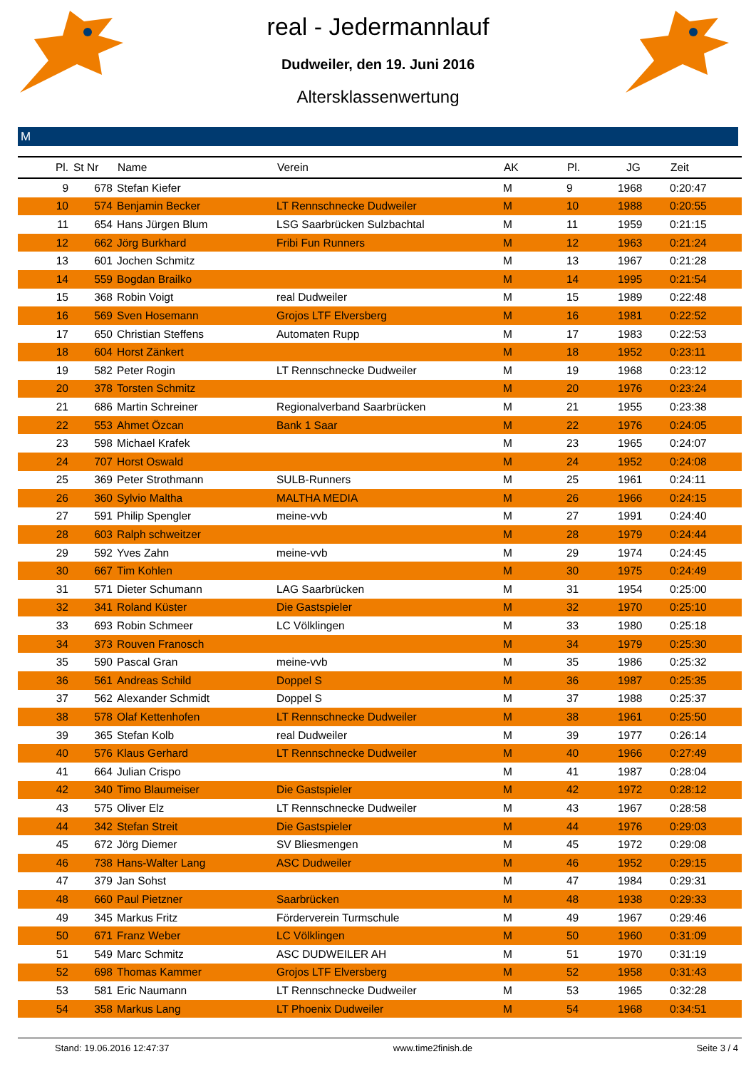real - Jedermannlauf
Dudweiler, den 19. Juni 2016
Altersklassenwertung
M
| Pl. | St Nr | Name | Verein | AK | Pl. | JG | Zeit |
| --- | --- | --- | --- | --- | --- | --- | --- |
| 9 | 678 | Stefan Kiefer | | M | 9 | 1968 | 0:20:47 |
| 10 | 574 | Benjamin Becker | LT Rennschnecke Dudweiler | M | 10 | 1988 | 0:20:55 |
| 11 | 654 | Hans Jürgen Blum | LSG Saarbrücken Sulzbachtal | M | 11 | 1959 | 0:21:15 |
| 12 | 662 | Jörg Burkhard | Fribi Fun Runners | M | 12 | 1963 | 0:21:24 |
| 13 | 601 | Jochen Schmitz | | M | 13 | 1967 | 0:21:28 |
| 14 | 559 | Bogdan Brailko | | M | 14 | 1995 | 0:21:54 |
| 15 | 368 | Robin Voigt | real Dudweiler | M | 15 | 1989 | 0:22:48 |
| 16 | 569 | Sven Hosemann | Grojos LTF Elversberg | M | 16 | 1981 | 0:22:52 |
| 17 | 650 | Christian Steffens | Automaten Rupp | M | 17 | 1983 | 0:22:53 |
| 18 | 604 | Horst Zänkert | | M | 18 | 1952 | 0:23:11 |
| 19 | 582 | Peter Rogin | LT Rennschnecke Dudweiler | M | 19 | 1968 | 0:23:12 |
| 20 | 378 | Torsten Schmitz | | M | 20 | 1976 | 0:23:24 |
| 21 | 686 | Martin Schreiner | Regionalverband Saarbrücken | M | 21 | 1955 | 0:23:38 |
| 22 | 553 | Ahmet Özcan | Bank 1 Saar | M | 22 | 1976 | 0:24:05 |
| 23 | 598 | Michael Krafek | | M | 23 | 1965 | 0:24:07 |
| 24 | 707 | Horst Oswald | | M | 24 | 1952 | 0:24:08 |
| 25 | 369 | Peter Strothmann | SULB-Runners | M | 25 | 1961 | 0:24:11 |
| 26 | 360 | Sylvio Maltha | MALTHA MEDIA | M | 26 | 1966 | 0:24:15 |
| 27 | 591 | Philip Spengler | meine-vvb | M | 27 | 1991 | 0:24:40 |
| 28 | 603 | Ralph schweitzer | | M | 28 | 1979 | 0:24:44 |
| 29 | 592 | Yves Zahn | meine-vvb | M | 29 | 1974 | 0:24:45 |
| 30 | 667 | Tim Kohlen | | M | 30 | 1975 | 0:24:49 |
| 31 | 571 | Dieter Schumann | LAG Saarbrücken | M | 31 | 1954 | 0:25:00 |
| 32 | 341 | Roland Küster | Die Gastspieler | M | 32 | 1970 | 0:25:10 |
| 33 | 693 | Robin Schmeer | LC Völklingen | M | 33 | 1980 | 0:25:18 |
| 34 | 373 | Rouven Franosch | | M | 34 | 1979 | 0:25:30 |
| 35 | 590 | Pascal Gran | meine-vvb | M | 35 | 1986 | 0:25:32 |
| 36 | 561 | Andreas Schild | Doppel S | M | 36 | 1987 | 0:25:35 |
| 37 | 562 | Alexander Schmidt | Doppel S | M | 37 | 1988 | 0:25:37 |
| 38 | 578 | Olaf Kettenhofen | LT Rennschnecke Dudweiler | M | 38 | 1961 | 0:25:50 |
| 39 | 365 | Stefan Kolb | real Dudweiler | M | 39 | 1977 | 0:26:14 |
| 40 | 576 | Klaus Gerhard | LT Rennschnecke Dudweiler | M | 40 | 1966 | 0:27:49 |
| 41 | 664 | Julian Crispo | | M | 41 | 1987 | 0:28:04 |
| 42 | 340 | Timo Blaumeiser | Die Gastspieler | M | 42 | 1972 | 0:28:12 |
| 43 | 575 | Oliver Elz | LT Rennschnecke Dudweiler | M | 43 | 1967 | 0:28:58 |
| 44 | 342 | Stefan Streit | Die Gastspieler | M | 44 | 1976 | 0:29:03 |
| 45 | 672 | Jörg Diemer | SV Bliesmengen | M | 45 | 1972 | 0:29:08 |
| 46 | 738 | Hans-Walter Lang | ASC Dudweiler | M | 46 | 1952 | 0:29:15 |
| 47 | 379 | Jan Sohst | | M | 47 | 1984 | 0:29:31 |
| 48 | 660 | Paul Pietzner | Saarbrücken | M | 48 | 1938 | 0:29:33 |
| 49 | 345 | Markus Fritz | Förderverein Turmschule | M | 49 | 1967 | 0:29:46 |
| 50 | 671 | Franz Weber | LC Völklingen | M | 50 | 1960 | 0:31:09 |
| 51 | 549 | Marc Schmitz | ASC DUDWEILER AH | M | 51 | 1970 | 0:31:19 |
| 52 | 698 | Thomas Kammer | Grojos LTF Elversberg | M | 52 | 1958 | 0:31:43 |
| 53 | 581 | Eric Naumann | LT Rennschnecke Dudweiler | M | 53 | 1965 | 0:32:28 |
| 54 | 358 | Markus Lang | LT Phoenix Dudweiler | M | 54 | 1968 | 0:34:51 |
Stand: 19.06.2016 12:47:37 www.time2finish.de Seite 3 / 4